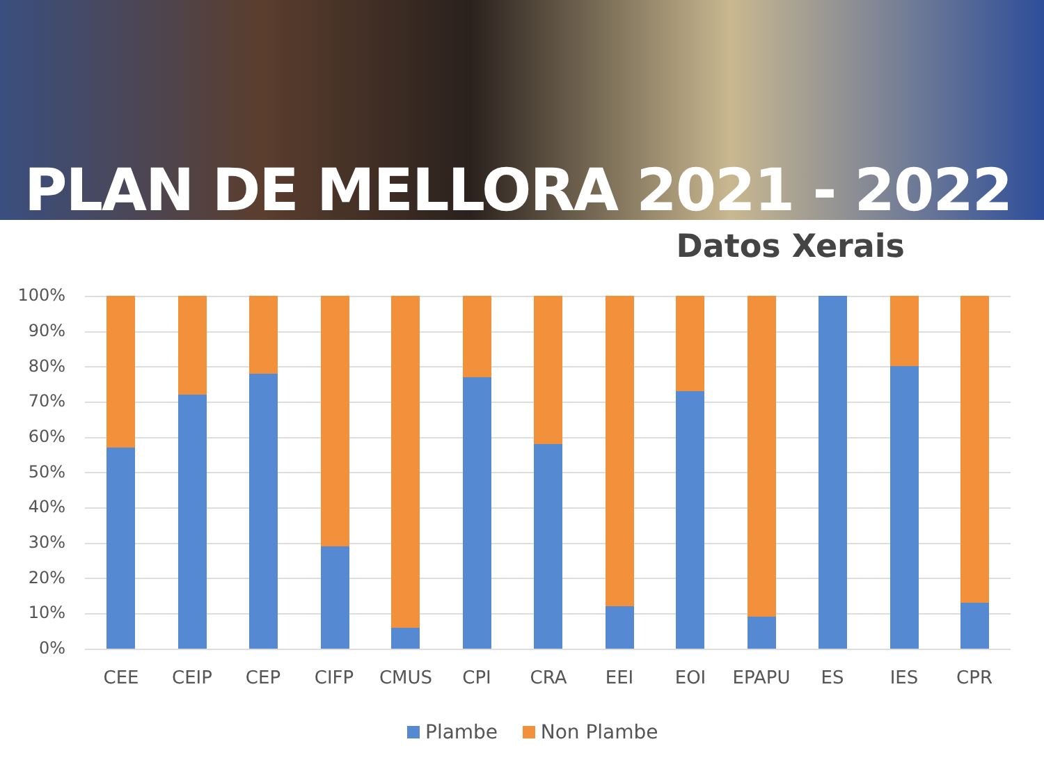PLAN DE MELLORA 2021 - 2022
Datos Xerais
100%
90%
80%
70%
60%
50%
40%
30%
20%
10%
0%
CEE CEIP CEP CIFP CMUS CPI CRA EEI EOI EPAPU ES IES CPR
Plambe Non Plambe